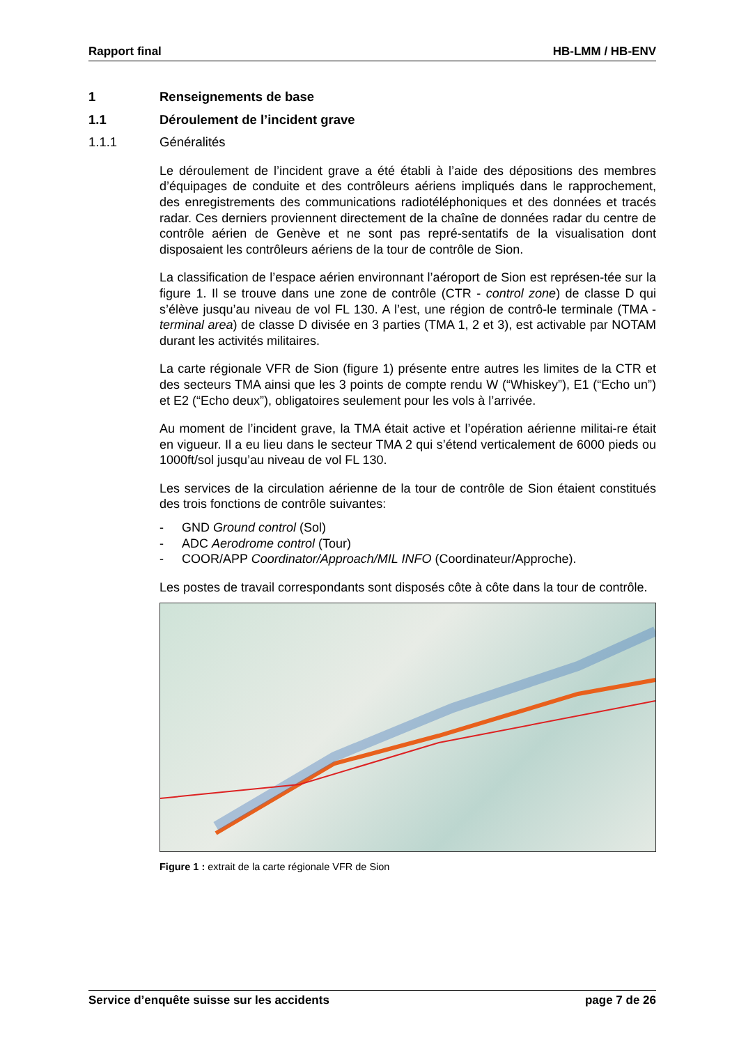Rapport final HB-LMM / HB-ENV
1 Renseignements de base
1.1 Déroulement de l’incident grave
1.1.1 Généralités
Le déroulement de l’incident grave a été établi à l’aide des dépositions des membres d’équipages de conduite et des contrôleurs aériens impliqués dans le rapprochement, des enregistrements des communications radiotéléphoniques et des données et tracés radar. Ces derniers proviennent directement de la chaîne de données radar du centre de contrôle aérien de Genève et ne sont pas repré-sentatifs de la visualisation dont disposaient les contrôleurs aériens de la tour de contrôle de Sion.
La classification de l’espace aérien environnant l’aéroport de Sion est représen-tée sur la figure 1. Il se trouve dans une zone de contrôle (CTR - control zone) de classe D qui s’élève jusqu’au niveau de vol FL 130. A l’est, une région de contrô-le terminale (TMA - terminal area) de classe D divisée en 3 parties (TMA 1, 2 et 3), est activable par NOTAM durant les activités militaires.
La carte régionale VFR de Sion (figure 1) présente entre autres les limites de la CTR et des secteurs TMA ainsi que les 3 points de compte rendu W (“Whiskey”), E1 (“Echo un”) et E2 (“Echo deux”), obligatoires seulement pour les vols à l’arrivée.
Au moment de l’incident grave, la TMA était active et l’opération aérienne militai-re était en vigueur. Il a eu lieu dans le secteur TMA 2 qui s’étend verticalement de 6000 pieds ou 1000ft/sol jusqu’au niveau de vol FL 130.
Les services de la circulation aérienne de la tour de contrôle de Sion étaient constitués des trois fonctions de contrôle suivantes:
- GND Ground control (Sol)
- ADC Aerodrome control (Tour)
- COOR/APP Coordinator/Approach/MIL INFO (Coordinateur/Approche).
Les postes de travail correspondants sont disposés côte à côte dans la tour de contrôle.
Figure 1 : extrait de la carte régionale VFR de Sion
Service d’enquête suisse sur les accidents page 7 de 26